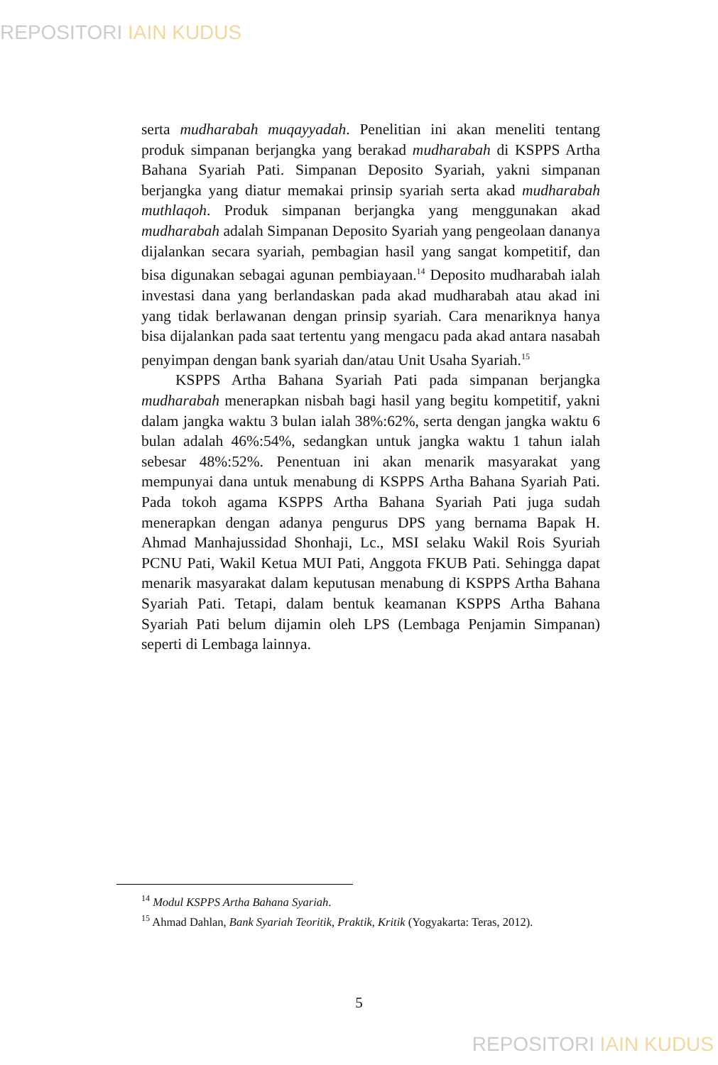REPOSITORI IAIN KUDUS
serta mudharabah muqayyadah. Penelitian ini akan meneliti tentang produk simpanan berjangka yang berakad mudharabah di KSPPS Artha Bahana Syariah Pati. Simpanan Deposito Syariah, yakni simpanan berjangka yang diatur memakai prinsip syariah serta akad mudharabah muthlaqoh. Produk simpanan berjangka yang menggunakan akad mudharabah adalah Simpanan Deposito Syariah yang pengeolaan dananya dijalankan secara syariah, pembagian hasil yang sangat kompetitif, dan bisa digunakan sebagai agunan pembiayaan.<sup>14</sup> Deposito mudharabah ialah investasi dana yang berlandaskan pada akad mudharabah atau akad ini yang tidak berlawanan dengan prinsip syariah. Cara menariknya hanya bisa dijalankan pada saat tertentu yang mengacu pada akad antara nasabah penyimpan dengan bank syariah dan/atau Unit Usaha Syariah.<sup>15</sup>
KSPPS Artha Bahana Syariah Pati pada simpanan berjangka mudharabah menerapkan nisbah bagi hasil yang begitu kompetitif, yakni dalam jangka waktu 3 bulan ialah 38%:62%, serta dengan jangka waktu 6 bulan adalah 46%:54%, sedangkan untuk jangka waktu 1 tahun ialah sebesar 48%:52%. Penentuan ini akan menarik masyarakat yang mempunyai dana untuk menabung di KSPPS Artha Bahana Syariah Pati. Pada tokoh agama KSPPS Artha Bahana Syariah Pati juga sudah menerapkan dengan adanya pengurus DPS yang bernama Bapak H. Ahmad Manhajussidad Shonhaji, Lc., MSI selaku Wakil Rois Syuriah PCNU Pati, Wakil Ketua MUI Pati, Anggota FKUB Pati. Sehingga dapat menarik masyarakat dalam keputusan menabung di KSPPS Artha Bahana Syariah Pati. Tetapi, dalam bentuk keamanan KSPPS Artha Bahana Syariah Pati belum dijamin oleh LPS (Lembaga Penjamin Simpanan) seperti di Lembaga lainnya.
<sup>14</sup> Modul KSPPS Artha Bahana Syariah.
<sup>15</sup> Ahmad Dahlan, Bank Syariah Teoritik, Praktik, Kritik (Yogyakarta: Teras, 2012).
5
REPOSITORI IAIN KUDUS